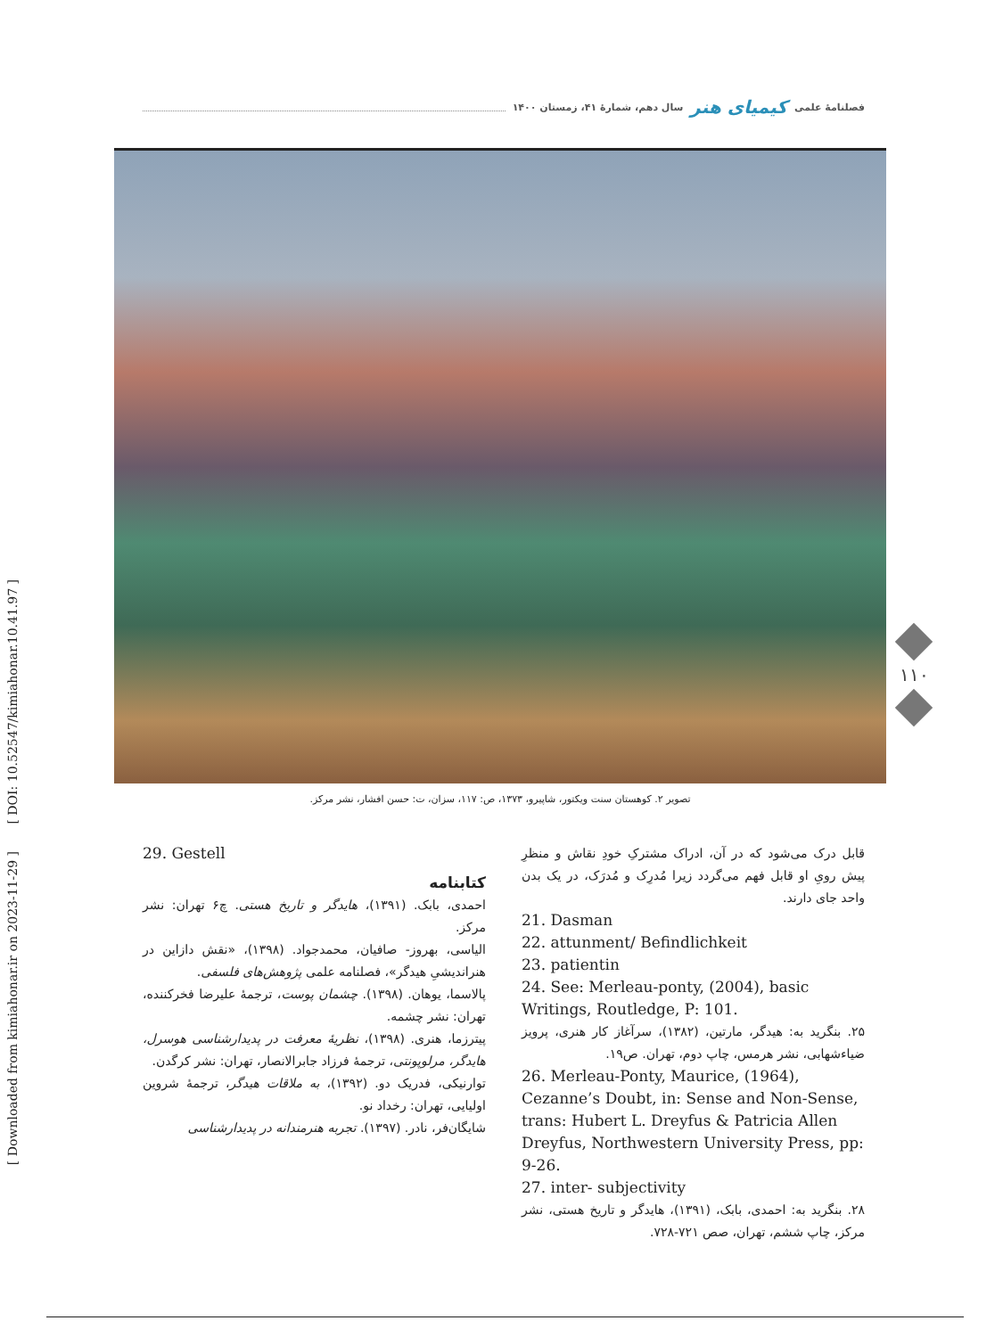[ DOI: 10.52547/kimiahonar.10.41.97 ]
[ Downloaded from kimiahonar.ir on 2023-11-29 ]
فصلنامهٔ علمی کیمیای هنر سال دهم، شمارهٔ ۴۱، زمستان ۱۴۰۰
تصویر ۲. کوهستان سنت ویکتور، شاپیرو، ۱۳۷۳، ص: ۱۱۷، سزان، ت: حسن افشار، نشر مرکز.
۱۱۰
29. Gestell
کتابنامه
احمدی، بابک. (۱۳۹۱)، هایدگر و تاریخ هستی. چ۶ تهران: نشر مرکز.
الیاسی، بهروز- صافیان، محمدجواد. (۱۳۹۸)، «نقش دازاین در هنراندیشیِ هیدگر»، فصلنامه علمی پژوهش‌های فلسفی.
پالاسما، یوهان. (۱۳۹۸). چشمان پوست، ترجمهٔ علیرضا فخرکننده، تهران: نشر چشمه.
پیترزما، هنری. (۱۳۹۸)، نظریهٔ معرفت در پدیدارشناسی هوسرل، هایدگر، مرلوپونتی، ترجمهٔ فرزاد جابرالانصار، تهران: نشر کرگدن.
توارنیکی، فدریک دو. (۱۳۹۲)، به ملاقات هیدگر، ترجمهٔ شروین اولیایی، تهران: رخداد نو.
شایگان‌فر، نادر. (۱۳۹۷). تجربه هنرمندانه در پدیدارشناسی
قابل درک می‌شود که در آن، ادراک مشترکِ خودِ نقاش و منظرِ پیش رویِ او قابل فهم می‌گردد زیرا مُدرِک و مُدرَک، در یک بدن واحد جای دارند.
21. Dasman
22. attunment/ Befindlichkeit
23. patientin
24. See: Merleau-ponty, (2004), basic Writings, Routledge, P: 101.
۲۵. بنگرید به: هیدگر، مارتین، (۱۳۸۲)، سرآغاز کار هنری، پرویز ضیاءشهابی، نشر هرمس، چاپ دوم، تهران. ص۱۹.
26. Merleau-Ponty, Maurice, (1964), Cezanne’s Doubt, in: Sense and Non-Sense, trans: Hubert L. Dreyfus & Patricia Allen Dreyfus, Northwestern University Press, pp: 9-26.
27. inter- subjectivity
۲۸. بنگرید به: احمدی، بابک، (۱۳۹۱)، هایدگر و تاریخ هستی، نشر مرکز، چاپ ششم، تهران، صص ۷۲۱-۷۲۸.